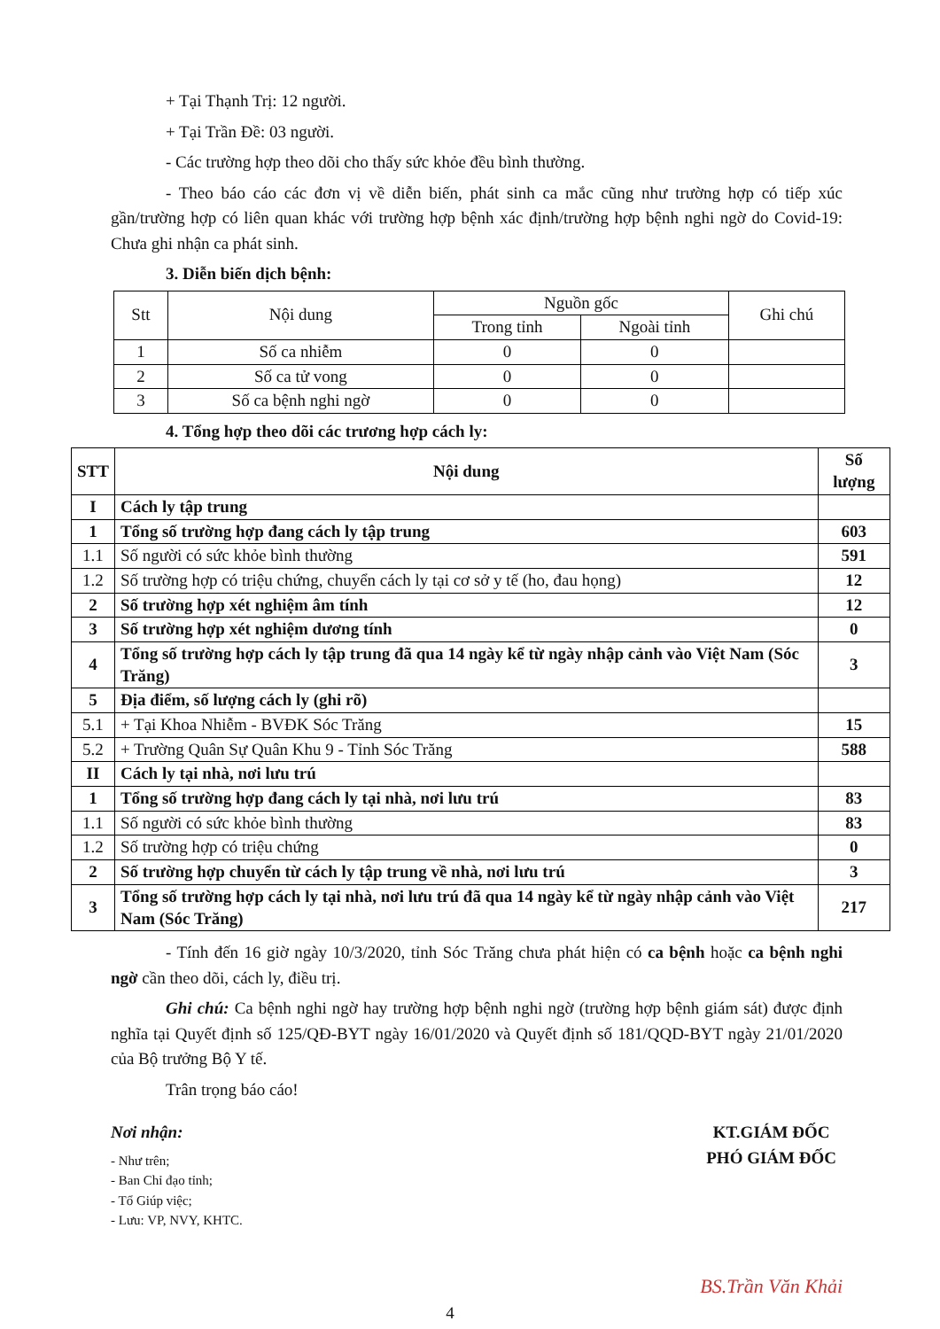+ Tại Thạnh Trị: 12 người.
+ Tại Trần Đề: 03 người.
- Các trường hợp theo dõi cho thấy sức khỏe đều bình thường.
- Theo báo cáo các đơn vị về diễn biến, phát sinh ca mắc cũng như trường hợp có tiếp xúc gần/trường hợp có liên quan khác với trường hợp bệnh xác định/trường hợp bệnh nghi ngờ do Covid-19: Chưa ghi nhận ca phát sinh.
3. Diễn biến dịch bệnh:
| Stt | Nội dung | Nguồn gốc | | Ghi chú |
| --- | --- | --- | --- | --- |
| | | Trong tỉnh | Ngoài tỉnh | |
| 1 | Số ca nhiễm | 0 | 0 | |
| 2 | Số ca tử vong | 0 | 0 | |
| 3 | Số ca bệnh nghi ngờ | 0 | 0 | |
4. Tổng hợp theo dõi các trương hợp cách ly:
| STT | Nội dung | Số lượng |
| --- | --- | --- |
| I | Cách ly tập trung | |
| 1 | Tổng số trường hợp đang cách ly tập trung | 603 |
| 1.1 | Số người có sức khỏe bình thường | 591 |
| 1.2 | Số trường hợp có triệu chứng, chuyển cách ly tại cơ sở y tế (ho, đau họng) | 12 |
| 2 | Số trường hợp xét nghiệm âm tính | 12 |
| 3 | Số trường hợp xét nghiệm dương tính | 0 |
| 4 | Tổng số trường hợp cách ly tập trung đã qua 14 ngày kể từ ngày nhập cảnh vào Việt Nam (Sóc Trăng) | 3 |
| 5 | Địa điểm, số lượng cách ly (ghi rõ) | |
| 5.1 | + Tại Khoa Nhiễm - BVĐK Sóc Trăng | 15 |
| 5.2 | + Trường Quân Sự Quân Khu 9 - Tỉnh Sóc Trăng | 588 |
| II | Cách ly tại nhà, nơi lưu trú | |
| 1 | Tổng số trường hợp đang cách ly tại nhà, nơi lưu trú | 83 |
| 1.1 | Số người có sức khỏe bình thường | 83 |
| 1.2 | Số trường hợp có triệu chứng | 0 |
| 2 | Số trường hợp chuyển từ cách ly tập trung về nhà, nơi lưu trú | 3 |
| 3 | Tổng số trường hợp cách ly tại nhà, nơi lưu trú đã qua 14 ngày kể từ ngày nhập cảnh vào Việt Nam (Sóc Trăng) | 217 |
- Tính đến 16 giờ ngày 10/3/2020, tỉnh Sóc Trăng chưa phát hiện có ca bệnh hoặc ca bệnh nghi ngờ cần theo dõi, cách ly, điều trị.
Ghi chú: Ca bệnh nghi ngờ hay trường hợp bệnh nghi ngờ (trường hợp bệnh giám sát) được định nghĩa tại Quyết định số 125/QĐ-BYT ngày 16/01/2020 và Quyết định số 181/QQD-BYT ngày 21/01/2020 của Bộ trưởng Bộ Y tế.
Trân trọng báo cáo!
Nơi nhận:
- Như trên;
- Ban Chỉ đạo tỉnh;
- Tổ Giúp việc;
- Lưu: VP, NVY, KHTC.
KT.GIÁM ĐỐC
PHÓ GIÁM ĐỐC
BS.Trần Văn Khải
4